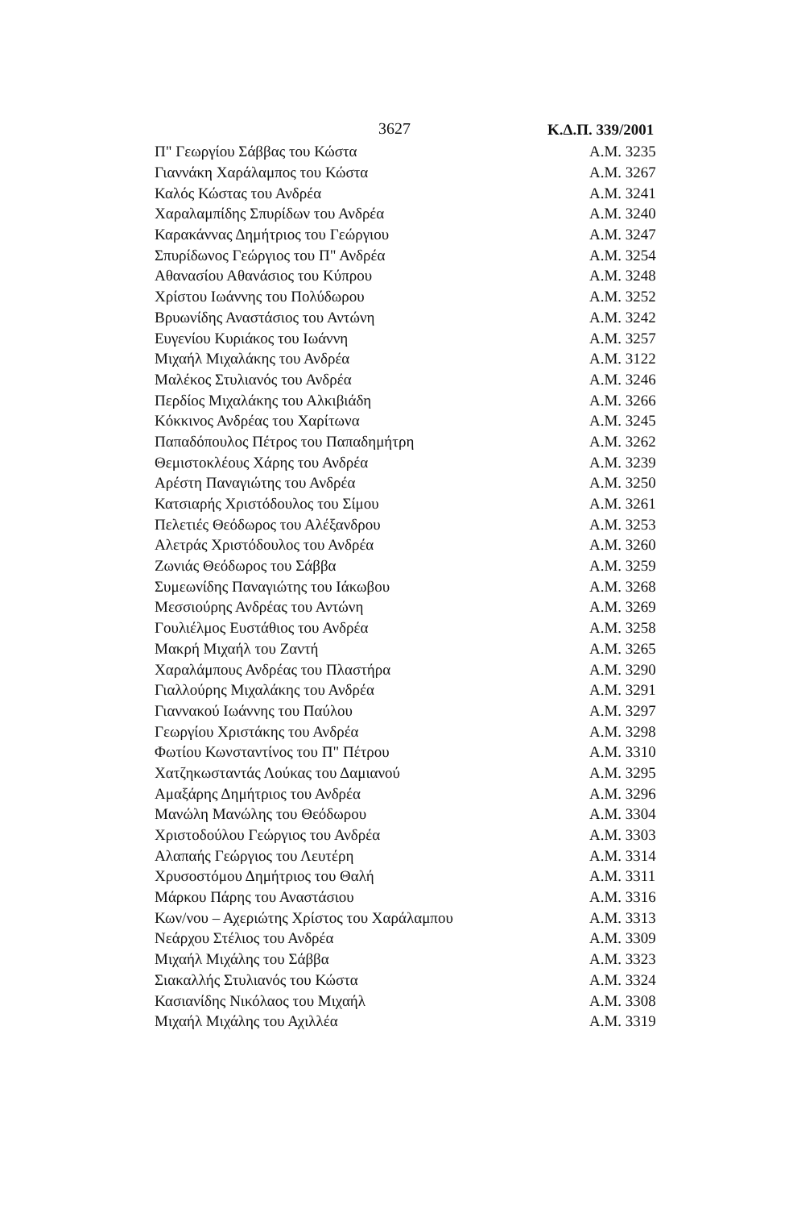3627 Κ.Δ.Π. 339/2001
| Π" Γεωργίου Σάββας του Κώστα | Α.Μ. 3235 |
| Γιαννάκη Χαράλαμπος του Κώστα | Α.Μ. 3267 |
| Καλός Κώστας του Ανδρέα | Α.Μ. 3241 |
| Χαραλαμπίδης Σπυρίδων του Ανδρέα | Α.Μ. 3240 |
| Καρακάννας Δημήτριος του Γεώργιου | Α.Μ. 3247 |
| Σπυρίδωνος Γεώργιος του Π" Ανδρέα | Α.Μ. 3254 |
| Αθανασίου Αθανάσιος του Κύπρου | Α.Μ. 3248 |
| Χρίστου Ιωάννης του Πολύδωρου | Α.Μ. 3252 |
| Βρυωνίδης Αναστάσιος του Αντώνη | Α.Μ. 3242 |
| Ευγενίου Κυριάκος του Ιωάννη | Α.Μ. 3257 |
| Μιχαήλ Μιχαλάκης του Ανδρέα | Α.Μ. 3122 |
| Μαλέκος Στυλιανός του Ανδρέα | Α.Μ. 3246 |
| Περδίος Μιχαλάκης του Αλκιβιάδη | Α.Μ. 3266 |
| Κόκκινος Ανδρέας του Χαρίτωνα | Α.Μ. 3245 |
| Παπαδόπουλος Πέτρος του Παπαδημήτρη | Α.Μ. 3262 |
| Θεμιστοκλέους Χάρης του Ανδρέα | Α.Μ. 3239 |
| Αρέστη Παναγιώτης του Ανδρέα | Α.Μ. 3250 |
| Κατσιαρής Χριστόδουλος του Σίμου | Α.Μ. 3261 |
| Πελετιές Θεόδωρος του Αλέξανδρου | Α.Μ. 3253 |
| Αλετράς Χριστόδουλος του Ανδρέα | Α.Μ. 3260 |
| Ζωνιάς Θεόδωρος του Σάββα | Α.Μ. 3259 |
| Συμεωνίδης Παναγιώτης του Ιάκωβου | Α.Μ. 3268 |
| Μεσσιούρης Ανδρέας του Αντώνη | Α.Μ. 3269 |
| Γουλιέλμος Ευστάθιος του Ανδρέα | Α.Μ. 3258 |
| Μακρή Μιχαήλ του Ζαντή | Α.Μ. 3265 |
| Χαραλάμπους Ανδρέας του Πλαστήρα | Α.Μ. 3290 |
| Γιαλλούρης Μιχαλάκης του Ανδρέα | Α.Μ. 3291 |
| Γιαννακού Ιωάννης του Παύλου | Α.Μ. 3297 |
| Γεωργίου Χριστάκης του Ανδρέα | Α.Μ. 3298 |
| Φωτίου Κωνσταντίνος του Π" Πέτρου | Α.Μ. 3310 |
| Χατζηκωσταντάς Λούκας του Δαμιανού | Α.Μ. 3295 |
| Αμαξάρης Δημήτριος του Ανδρέα | Α.Μ. 3296 |
| Μανώλη Μανώλης του Θεόδωρου | Α.Μ. 3304 |
| Χριστοδούλου Γεώργιος του Ανδρέα | Α.Μ. 3303 |
| Αλαπαής Γεώργιος του Λευτέρη | Α.Μ. 3314 |
| Χρυσοστόμου Δημήτριος του Θαλή | Α.Μ. 3311 |
| Μάρκου Πάρης του Αναστάσιου | Α.Μ. 3316 |
| Κων/νου – Αχεριώτης Χρίστος του Χαράλαμπου | Α.Μ. 3313 |
| Νεάρχου Στέλιος του Ανδρέα | Α.Μ. 3309 |
| Μιχαήλ Μιχάλης του Σάββα | Α.Μ. 3323 |
| Σιακαλλής Στυλιανός του Κώστα | Α.Μ. 3324 |
| Κασιανίδης Νικόλαος του Μιχαήλ | Α.Μ. 3308 |
| Μιχαήλ Μιχάλης του Αχιλλέα | Α.Μ. 3319 |